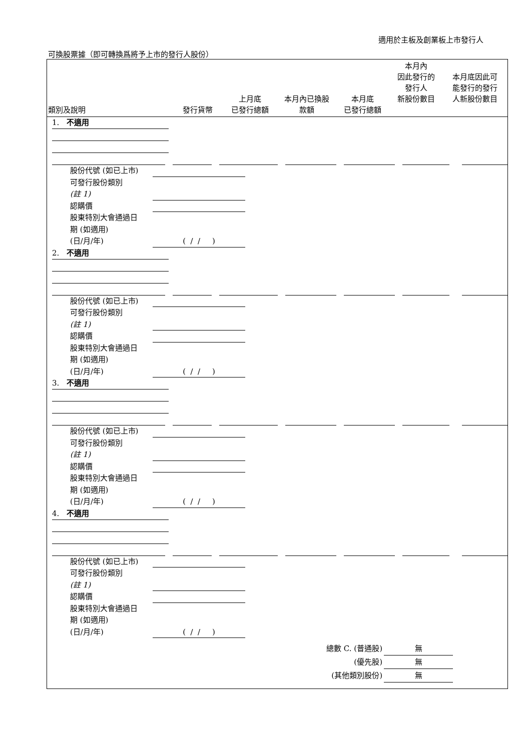適用於主板及創業板上市發行人
可換股票據（即可轉換爲將予上市的發行人股份）
| 類別及說明 | 發行貨幣 | 上月底 已發行總額 | 本月內已換股 款額 | 本月底 已發行總額 | 本月內 因此發行的 發行人 新股份數目 | 本月底因此可 能發行的發行 人新股份數目 |
1. 不適用
股份代號 (如已上市)
可發行股份類別
(註 1)
認購價
股東特別大會通過日
期 (如適用)
(日/月/年) ( / / )
2. 不適用
股份代號 (如已上市)
可發行股份類別
(註 1)
認購價
股東特別大會通過日
期 (如適用)
(日/月/年) ( / / )
3. 不適用
股份代號 (如已上市)
可發行股份類別
(註 1)
認購價
股東特別大會通過日
期 (如適用)
(日/月/年) ( / / )
4. 不適用
股份代號 (如已上市)
可發行股份類別
(註 1)
認購價
股東特別大會通過日
期 (如適用)
(日/月/年) ( / / )
總數 C. (普通股) 無
(優先股) 無
(其他類別股份) 無